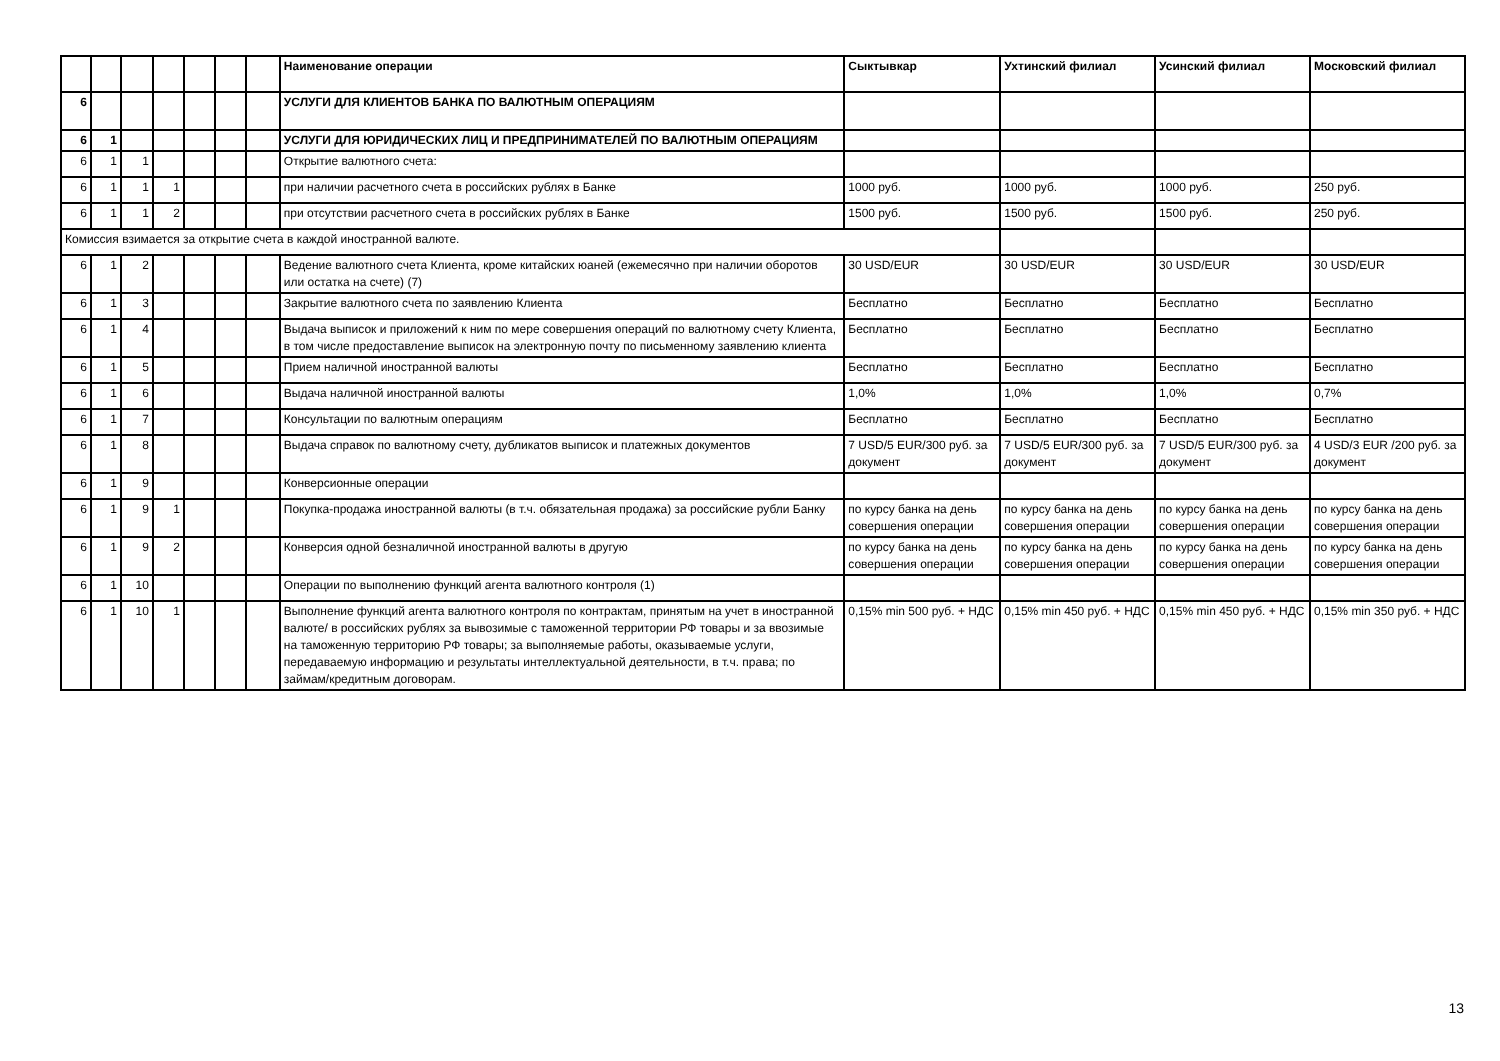| | | | | | | | Наименование операции | Сыктывкар | Ухтинский филиал | Усинский филиал | Московский филиал |
| 6 | | | | | | | УСЛУГИ ДЛЯ КЛИЕНТОВ БАНКА ПО ВАЛЮТНЫМ ОПЕРАЦИЯМ | | | | |
| 6 | 1 | | | | | | УСЛУГИ ДЛЯ ЮРИДИЧЕСКИХ ЛИЦ И ПРЕДПРИНИМАТЕЛЕЙ ПО ВАЛЮТНЫМ ОПЕРАЦИЯМ | | | | |
| 6 | 1 | 1 | | | | | Открытие валютного счета: | | | | |
| 6 | 1 | 1 | 1 | | | | при наличии расчетного счета в российских рублях в Банке | 1000 руб. | 1000 руб. | 1000 руб. | 250 руб. |
| 6 | 1 | 1 | 2 | | | | при отсутствии расчетного счета в российских рублях в Банке | 1500 руб. | 1500 руб. | 1500 руб. | 250 руб. |
| Комиссия взимается за открытие счета в каждой иностранной валюте. | | | | | | | | | | | |
| 6 | 1 | 2 | | | | | Ведение валютного счета Клиента, кроме китайских юаней (ежемесячно при наличии оборотов или остатка на счете) (7) | 30 USD/EUR | 30 USD/EUR | 30 USD/EUR | 30 USD/EUR |
| 6 | 1 | 3 | | | | | Закрытие валютного счета по заявлению Клиента | Бесплатно | Бесплатно | Бесплатно | Бесплатно |
| 6 | 1 | 4 | | | | | Выдача выписок и приложений к ним по мере совершения операций по валютному счету Клиента, в том числе предоставление выписок на электронную почту по письменному заявлению клиента | Бесплатно | Бесплатно | Бесплатно | Бесплатно |
| 6 | 1 | 5 | | | | | Прием наличной иностранной валюты | Бесплатно | Бесплатно | Бесплатно | Бесплатно |
| 6 | 1 | 6 | | | | | Выдача наличной иностранной валюты | 1,0% | 1,0% | 1,0% | 0,7% |
| 6 | 1 | 7 | | | | | Консультации по валютным операциям | Бесплатно | Бесплатно | Бесплатно | Бесплатно |
| 6 | 1 | 8 | | | | | Выдача справок по валютному счету, дубликатов выписок и платежных документов | 7 USD/5 EUR/300 руб. за документ | 7 USD/5 EUR/300 руб. за документ | 7 USD/5 EUR/300 руб. за документ | 4 USD/3 EUR /200 руб. за документ |
| 6 | 1 | 9 | | | | | Конверсионные операции | | | | |
| 6 | 1 | 9 | 1 | | | | Покупка-продажа иностранной валюты (в т.ч. обязательная продажа) за российские рубли Банку | по курсу банка на день совершения операции | по курсу банка на день совершения операции | по курсу банка на день совершения операции | по курсу банка на день совершения операции |
| 6 | 1 | 9 | 2 | | | | Конверсия одной безналичной иностранной валюты в другую | по курсу банка на день совершения операции | по курсу банка на день совершения операции | по курсу банка на день совершения операции | по курсу банка на день совершения операции |
| 6 | 1 | 10 | | | | | Операции по выполнению функций агента валютного контроля (1) | | | | |
| 6 | 1 | 10 | 1 | | | | Выполнение функций агента валютного контроля по контрактам, принятым на учет в иностранной валюте/ в российских рублях за вывозимые с таможенной территории РФ товары и за ввозимые на таможенную территорию РФ товары; за выполняемые работы, оказываемые услуги, передаваемую информацию и результаты интеллектуальной деятельности, в т.ч. права; по займам/кредитным договорам. | 0,15% min 500 руб. + НДС | 0,15% min 450 руб. + НДС | 0,15% min 450 руб. + НДС | 0,15% min 350 руб. + НДС |
13